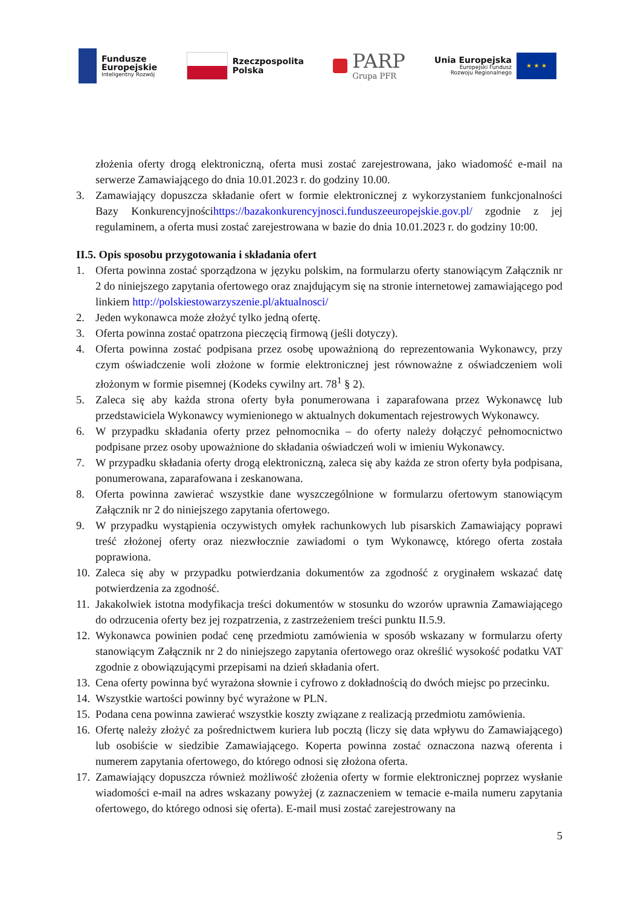Fundusze
Europejskie
Inteligentny Rozwój
Rzeczpospolita
Polska
PARP
Grupa PFR
Unia Europejska
Europejski Fundusz
Rozwoju Regionalnego
★ ★ ★
złożenia oferty drogą elektroniczną, oferta musi zostać zarejestrowana, jako wiadomość e-mail na serwerze Zamawiającego do dnia 10.01.2023 r. do godziny 10.00.
3. Zamawiający dopuszcza składanie ofert w formie elektronicznej z wykorzystaniem funkcjonalności Bazy Konkurencyjnościhttps://bazakonkurencyjnosci.funduszeeuropejskie.gov.pl/ zgodnie z jej regulaminem, a oferta musi zostać zarejestrowana w bazie do dnia 10.01.2023 r. do godziny 10:00.
II.5. Opis sposobu przygotowania i składania ofert
1. Oferta powinna zostać sporządzona w języku polskim, na formularzu oferty stanowiącym Załącznik nr 2 do niniejszego zapytania ofertowego oraz znajdującym się na stronie internetowej zamawiającego pod linkiem http://polskiestowarzyszenie.pl/aktualnosci/
2. Jeden wykonawca może złożyć tylko jedną ofertę.
3. Oferta powinna zostać opatrzona pieczęcią firmową (jeśli dotyczy).
4. Oferta powinna zostać podpisana przez osobę upoważnioną do reprezentowania Wykonawcy, przy czym oświadczenie woli złożone w formie elektronicznej jest równoważne z oświadczeniem woli złożonym w formie pisemnej (Kodeks cywilny art. 78<sup>1</sup> § 2).
5. Zaleca się aby każda strona oferty była ponumerowana i zaparafowana przez Wykonawcę lub przedstawiciela Wykonawcy wymienionego w aktualnych dokumentach rejestrowych Wykonawcy.
6. W przypadku składania oferty przez pełnomocnika – do oferty należy dołączyć pełnomocnictwo podpisane przez osoby upoważnione do składania oświadczeń woli w imieniu Wykonawcy.
7. W przypadku składania oferty drogą elektroniczną, zaleca się aby każda ze stron oferty była podpisana, ponumerowana, zaparafowana i zeskanowana.
8. Oferta powinna zawierać wszystkie dane wyszczególnione w formularzu ofertowym stanowiącym Załącznik nr 2 do niniejszego zapytania ofertowego.
9. W przypadku wystąpienia oczywistych omyłek rachunkowych lub pisarskich Zamawiający poprawi treść złożonej oferty oraz niezwłocznie zawiadomi o tym Wykonawcę, którego oferta została poprawiona.
10.
Zaleca się aby w przypadku potwierdzania dokumentów za zgodność z oryginałem wskazać datę potwierdzenia za zgodność.
11.
Jakakolwiek istotna modyfikacja treści dokumentów w stosunku do wzorów uprawnia Zamawiającego do odrzucenia oferty bez jej rozpatrzenia, z zastrzeżeniem treści punktu II.5.9.
12.
Wykonawca powinien podać cenę przedmiotu zamówienia w sposób wskazany w formularzu oferty stanowiącym Załącznik nr 2 do niniejszego zapytania ofertowego oraz określić wysokość podatku VAT zgodnie z obowiązującymi przepisami na dzień składania ofert.
13.
Cena oferty powinna być wyrażona słownie i cyfrowo z dokładnością do dwóch miejsc po przecinku.
14.
Wszystkie wartości powinny być wyrażone w PLN.
15.
Podana cena powinna zawierać wszystkie koszty związane z realizacją przedmiotu zamówienia.
16.
Ofertę należy złożyć za pośrednictwem kuriera lub pocztą (liczy się data wpływu do Zamawiającego) lub osobiście w siedzibie Zamawiającego. Koperta powinna zostać oznaczona nazwą oferenta i numerem zapytania ofertowego, do którego odnosi się złożona oferta.
17.
Zamawiający dopuszcza również możliwość złożenia oferty w formie elektronicznej poprzez wysłanie wiadomości e-mail na adres wskazany powyżej (z zaznaczeniem w temacie e-maila numeru zapytania ofertowego, do którego odnosi się oferta). E-mail musi zostać zarejestrowany na
5